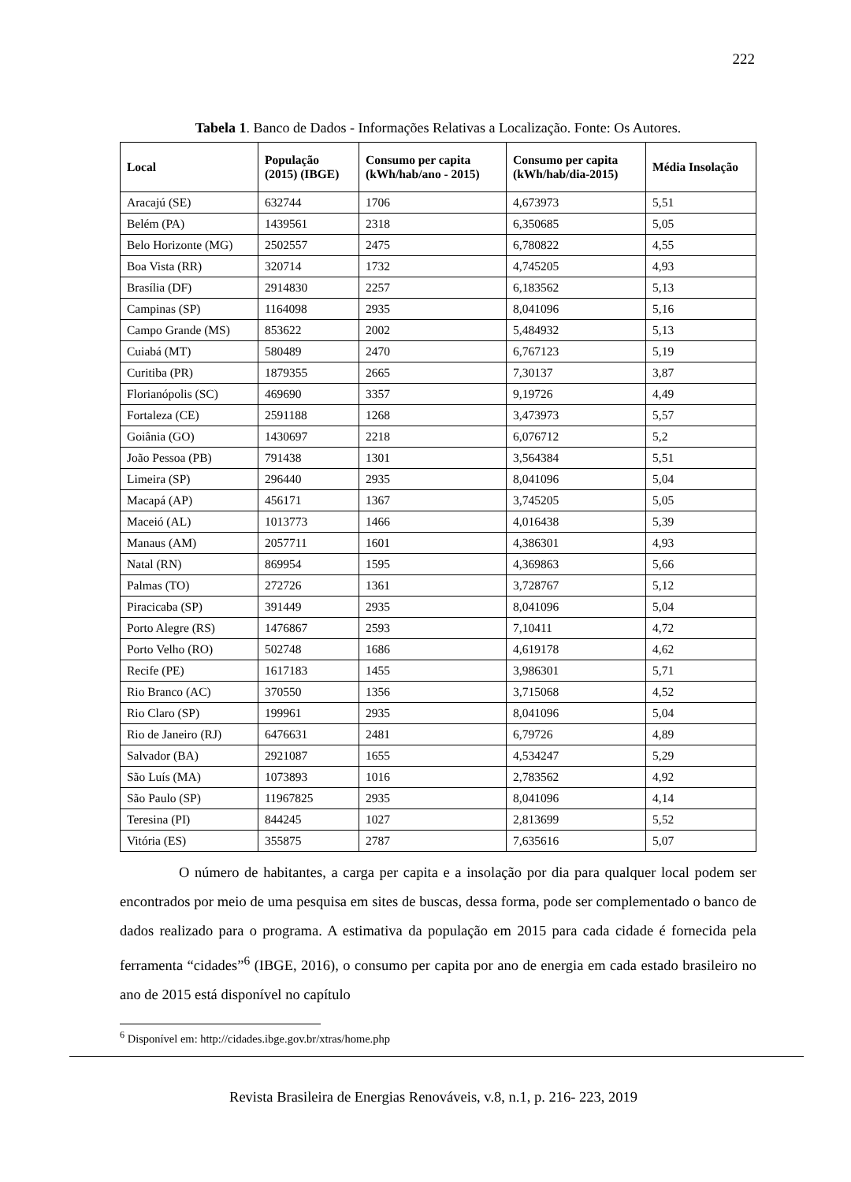222
Tabela 1. Banco de Dados - Informações Relativas a Localização. Fonte: Os Autores.
| Local | População (2015) (IBGE) | Consumo per capita (kWh/hab/ano - 2015) | Consumo per capita (kWh/hab/dia-2015) | Média Insolação |
| --- | --- | --- | --- | --- |
| Aracajú (SE) | 632744 | 1706 | 4,673973 | 5,51 |
| Belém (PA) | 1439561 | 2318 | 6,350685 | 5,05 |
| Belo Horizonte (MG) | 2502557 | 2475 | 6,780822 | 4,55 |
| Boa Vista (RR) | 320714 | 1732 | 4,745205 | 4,93 |
| Brasília (DF) | 2914830 | 2257 | 6,183562 | 5,13 |
| Campinas (SP) | 1164098 | 2935 | 8,041096 | 5,16 |
| Campo Grande (MS) | 853622 | 2002 | 5,484932 | 5,13 |
| Cuiabá (MT) | 580489 | 2470 | 6,767123 | 5,19 |
| Curitiba (PR) | 1879355 | 2665 | 7,30137 | 3,87 |
| Florianópolis (SC) | 469690 | 3357 | 9,19726 | 4,49 |
| Fortaleza (CE) | 2591188 | 1268 | 3,473973 | 5,57 |
| Goiânia (GO) | 1430697 | 2218 | 6,076712 | 5,2 |
| João Pessoa (PB) | 791438 | 1301 | 3,564384 | 5,51 |
| Limeira (SP) | 296440 | 2935 | 8,041096 | 5,04 |
| Macapá (AP) | 456171 | 1367 | 3,745205 | 5,05 |
| Maceió (AL) | 1013773 | 1466 | 4,016438 | 5,39 |
| Manaus (AM) | 2057711 | 1601 | 4,386301 | 4,93 |
| Natal (RN) | 869954 | 1595 | 4,369863 | 5,66 |
| Palmas (TO) | 272726 | 1361 | 3,728767 | 5,12 |
| Piracicaba (SP) | 391449 | 2935 | 8,041096 | 5,04 |
| Porto Alegre (RS) | 1476867 | 2593 | 7,10411 | 4,72 |
| Porto Velho (RO) | 502748 | 1686 | 4,619178 | 4,62 |
| Recife (PE) | 1617183 | 1455 | 3,986301 | 5,71 |
| Rio Branco (AC) | 370550 | 1356 | 3,715068 | 4,52 |
| Rio Claro (SP) | 199961 | 2935 | 8,041096 | 5,04 |
| Rio de Janeiro (RJ) | 6476631 | 2481 | 6,79726 | 4,89 |
| Salvador (BA) | 2921087 | 1655 | 4,534247 | 5,29 |
| São Luís (MA) | 1073893 | 1016 | 2,783562 | 4,92 |
| São Paulo (SP) | 11967825 | 2935 | 8,041096 | 4,14 |
| Teresina (PI) | 844245 | 1027 | 2,813699 | 5,52 |
| Vitória (ES) | 355875 | 2787 | 7,635616 | 5,07 |
O número de habitantes, a carga per capita e a insolação por dia para qualquer local podem ser encontrados por meio de uma pesquisa em sites de buscas, dessa forma, pode ser complementado o banco de dados realizado para o programa. A estimativa da população em 2015 para cada cidade é fornecida pela ferramenta “cidades”<sup>6</sup> (IBGE, 2016), o consumo per capita por ano de energia em cada estado brasileiro no ano de 2015 está disponível no capítulo
<sup>6</sup> Disponível em: http://cidades.ibge.gov.br/xtras/home.php
Revista Brasileira de Energias Renováveis, v.8, n.1, p. 216- 223, 2019